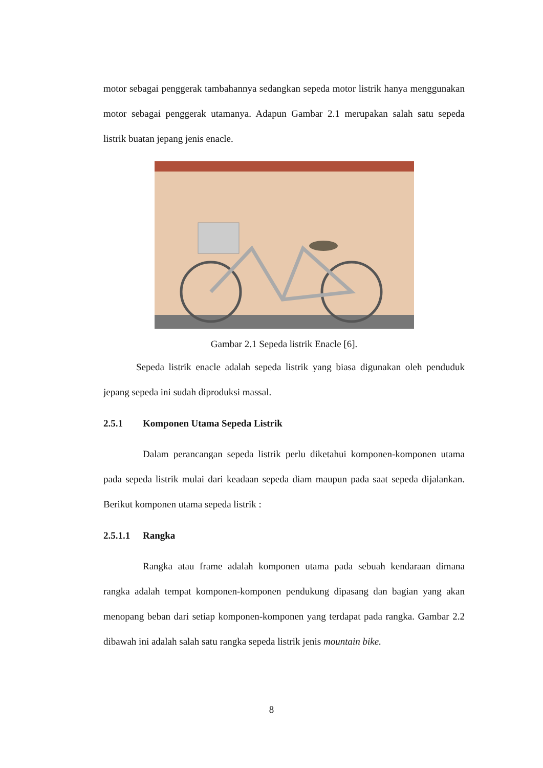motor sebagai penggerak tambahannya sedangkan sepeda motor listrik hanya menggunakan motor sebagai penggerak utamanya. Adapun Gambar 2.1 merupakan salah satu sepeda listrik buatan jepang jenis enacle.
Gambar 2.1 Sepeda listrik Enacle [6].
Sepeda listrik enacle adalah sepeda listrik yang biasa digunakan oleh penduduk jepang sepeda ini sudah diproduksi massal.
2.5.1 Komponen Utama Sepeda Listrik
Dalam perancangan sepeda listrik perlu diketahui komponen-komponen utama pada sepeda listrik mulai dari keadaan sepeda diam maupun pada saat sepeda dijalankan. Berikut komponen utama sepeda listrik :
2.5.1.1 Rangka
Rangka atau frame adalah komponen utama pada sebuah kendaraan dimana rangka adalah tempat komponen-komponen pendukung dipasang dan bagian yang akan menopang beban dari setiap komponen-komponen yang terdapat pada rangka. Gambar 2.2 dibawah ini adalah salah satu rangka sepeda listrik jenis mountain bike.
8